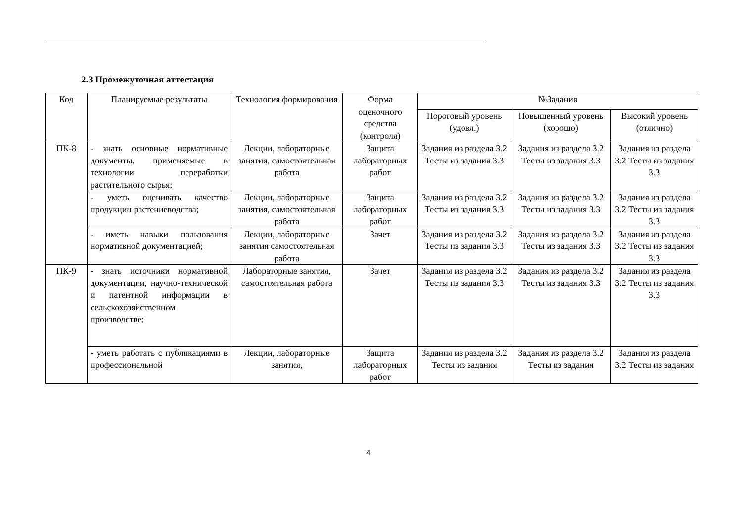2.3 Промежуточная аттестация
| Код | Планируемые результаты | Технология формирования | Форма оценочного средства (контроля) | №Задания | | |
| --- | --- | --- | --- | --- | --- | --- |
| | | | | Пороговый уровень (удовл.) | Повышенный уровень (хорошо) | Высокий уровень (отлично) |
| ПК-8 | - знать основные нормативные документы, применяемые в технологии переработки растительного сырья; | Лекции, лабораторные занятия, самостоятельная работа | Защита лабораторных работ | Задания из раздела 3.2 Тесты из задания 3.3 | Задания из раздела 3.2 Тесты из задания 3.3 | Задания из раздела 3.2 Тесты из задания 3.3 |
| | - уметь оценивать качество продукции растениеводства; | Лекции, лабораторные занятия, самостоятельная работа | Защита лабораторных работ | Задания из раздела 3.2 Тесты из задания 3.3 | Задания из раздела 3.2 Тесты из задания 3.3 | Задания из раздела 3.2 Тесты из задания 3.3 |
| | - иметь навыки пользования нормативной документацией; | Лекции, лабораторные занятия самостоятельная работа | Зачет | Задания из раздела 3.2 Тесты из задания 3.3 | Задания из раздела 3.2 Тесты из задания 3.3 | Задания из раздела 3.2 Тесты из задания 3.3 |
| ПК-9 | - знать источники нормативной документации, научно-технической и патентной информации в сельскохозяйственном производстве; | Лабораторные занятия, самостоятельная работа | Зачет | Задания из раздела 3.2 Тесты из задания 3.3 | Задания из раздела 3.2 Тесты из задания 3.3 | Задания из раздела 3.2 Тесты из задания 3.3 |
| | - уметь работать с публикациями в профессиональной | Лекции, лабораторные занятия, | Защита лабораторных работ | Задания из раздела 3.2 Тесты из задания | Задания из раздела 3.2 Тесты из задания | Задания из раздела 3.2 Тесты из задания |
4